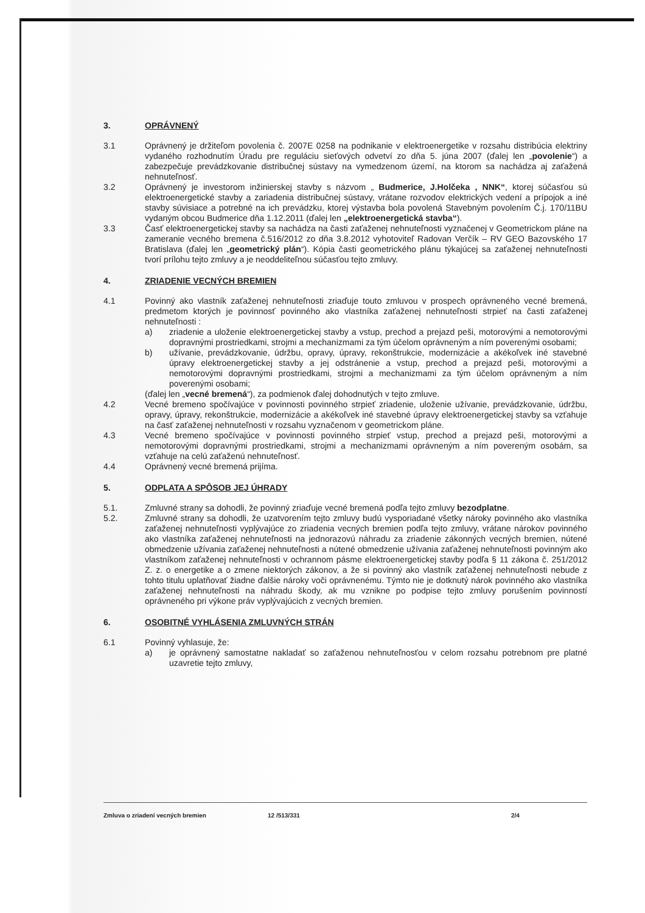3. OPRÁVNENÝ
3.1 Oprávnený je držiteľom povolenia č. 2007E 0258 na podnikanie v elektroenergetike v rozsahu distribúcia elektriny vydaného rozhodnutím Úradu pre reguláciu sieťových odvetví zo dňa 5. júna 2007 (ďalej len „povolenie“) a zabezpečuje prevádzkovanie distribučnej sústavy na vymedzenom území, na ktorom sa nachádza aj zaťažená nehnuteľnosť.
3.2 Oprávnený je investorom inžinierskej stavby s názvom „ Budmerice, J.Holčeka , NNK“, ktorej súčasťou sú elektroenergetické stavby a zariadenia distribučnej sústavy, vrátane rozvodov elektrických vedení a prípojok a iné stavby súvisiace a potrebné na ich prevádzku, ktorej výstavba bola povolená Stavebným povolením Č.j. 170/11BU vydaným obcou Budmerice dňa 1.12.2011 (ďalej len „elektroenergetická stavba“).
3.3 Časť elektroenergetickej stavby sa nachádza na časti zaťaženej nehnuteľnosti vyznačenej v Geometrickom pláne na zameranie vecného bremena č.516/2012 zo dňa 3.8.2012 vyhotoviteľ Radovan Verčík – RV GEO Bazovského 17 Bratislava (ďalej len „geometrický plán“). Kópia časti geometrického plánu týkajúcej sa zaťaženej nehnuteľnosti tvorí prílohu tejto zmluvy a je neoddeliteľnou súčasťou tejto zmluvy.
4. ZRIADENIE VECNÝCH BREMIEN
4.1 Povinný ako vlastník zaťaženej nehnuteľnosti zriaďuje touto zmluvou v prospech oprávneného vecné bremená, predmetom ktorých je povinnosť povinného ako vlastníka zaťaženej nehnuteľnosti strpieť na časti zaťaženej nehnuteľnosti :
a) zriadenie a uloženie elektroenergetickej stavby a vstup, prechod a prejazd peši, motorovými a nemotorovými dopravnými prostriedkami, strojmi a mechanizmami za tým účelom oprávneným a ním poverenými osobami;
b) užívanie, prevádzkovanie, údržbu, opravy, úpravy, rekonštrukcie, modernizácie a akékoľvek iné stavebné úpravy elektroenergetickej stavby a jej odstránenie a vstup, prechod a prejazd peši, motorovými a nemotorovými dopravnými prostriedkami, strojmi a mechanizmami za tým účelom oprávneným a ním poverenými osobami;
(ďalej len „vecné bremená“), za podmienok ďalej dohodnutých v tejto zmluve.
4.2 Vecné bremeno spočívajúce v povinnosti povinného strpieť zriadenie, uloženie užívanie, prevádzkovanie, údržbu, opravy, úpravy, rekonštrukcie, modernizácie a akékoľvek iné stavebné úpravy elektroenergetickej stavby sa vzťahuje na časť zaťaženej nehnuteľnosti v rozsahu vyznačenom v geometrickom pláne.
4.3 Vecné bremeno spočívajúce v povinnosti povinného strpieť vstup, prechod a prejazd peši, motorovými a nemotorovými dopravnými prostriedkami, strojmi a mechanizmami oprávneným a ním povereným osobám, sa vzťahuje na celú zaťaženú nehnuteľnosť.
4.4 Oprávnený vecné bremená prijíma.
5. ODPLATA A SPÔSOB JEJ ÚHRADY
5.1. Zmluvné strany sa dohodli, že povinný zriaďuje vecné bremená podľa tejto zmluvy bezodplatne.
5.2. Zmluvné strany sa dohodli, že uzatvorením tejto zmluvy budú vysporiadané všetky nároky povinného ako vlastníka zaťaženej nehnuteľnosti vyplývajúce zo zriadenia vecných bremien podľa tejto zmluvy, vrátane nárokov povinného ako vlastníka zaťaženej nehnuteľnosti na jednorazovú náhradu za zriadenie zákonných vecných bremien, nútené obmedzenie užívania zaťaženej nehnuteľnosti a nútené obmedzenie užívania zaťaženej nehnuteľnosti povinným ako vlastníkom zaťaženej nehnuteľnosti v ochrannom pásme elektroenergetickej stavby podľa § 11 zákona č. 251/2012 Z. z. o energetike a o zmene niektorých zákonov, a že si povinný ako vlastník zaťaženej nehnuteľnosti nebude z tohto titulu uplatňovať žiadne ďalšie nároky voči oprávnenému. Týmto nie je dotknutý nárok povinného ako vlastníka zaťaženej nehnuteľnosti na náhradu škody, ak mu vznikne po podpise tejto zmluvy porušením povinností oprávneného pri výkone práv vyplývajúcich z vecných bremien.
6. OSOBITNÉ VYHLÁSENIA ZMLUVNÝCH STRÁN
6.1 Povinný vyhlasuje, že:
a) je oprávnený samostatne nakladať so zaťaženou nehnuteľnosťou v celom rozsahu potrebnom pre platné uzavretie tejto zmluvy,
Zmluva o zriadení vecných bremien 12 /513/331 2/4